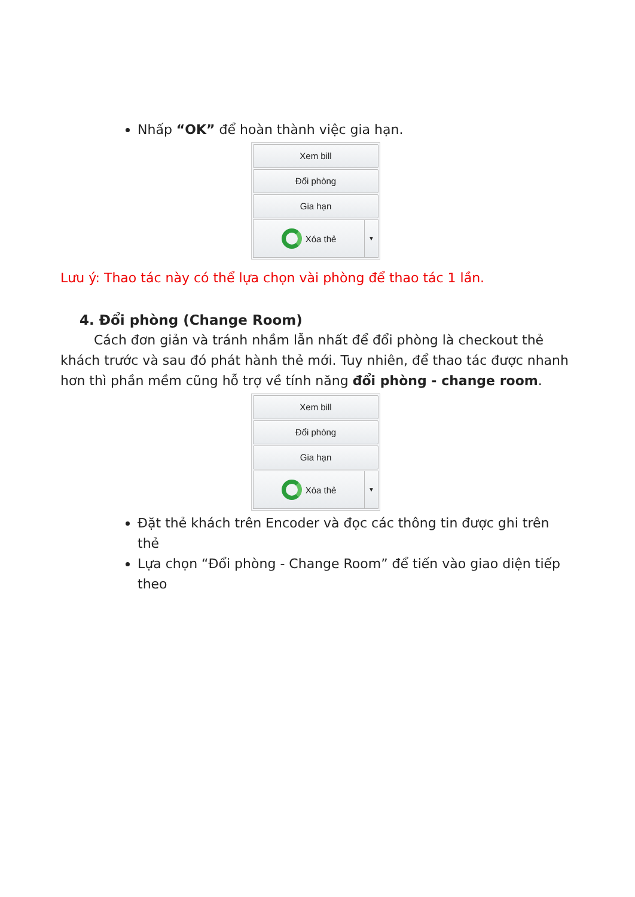Nhấp “OK” để hoàn thành việc gia hạn.
Xem bill
Đổi phòng
Gia hạn
Xóa thẻ
▼
Lưu ý: Thao tác này có thể lựa chọn vài phòng để thao tác 1 lần.
4. Đổi phòng (Change Room)
Cách đơn giản và tránh nhầm lẫn nhất để đổi phòng là checkout thẻ khách trước và sau đó phát hành thẻ mới. Tuy nhiên, để thao tác được nhanh hơn thì phần mềm cũng hỗ trợ về tính năng đổi phòng - change room.
Xem bill
Đổi phòng
Gia hạn
Xóa thẻ
▼
Đặt thẻ khách trên Encoder và đọc các thông tin được ghi trên thẻ
Lựa chọn “Đổi phòng - Change Room” để tiến vào giao diện tiếp theo